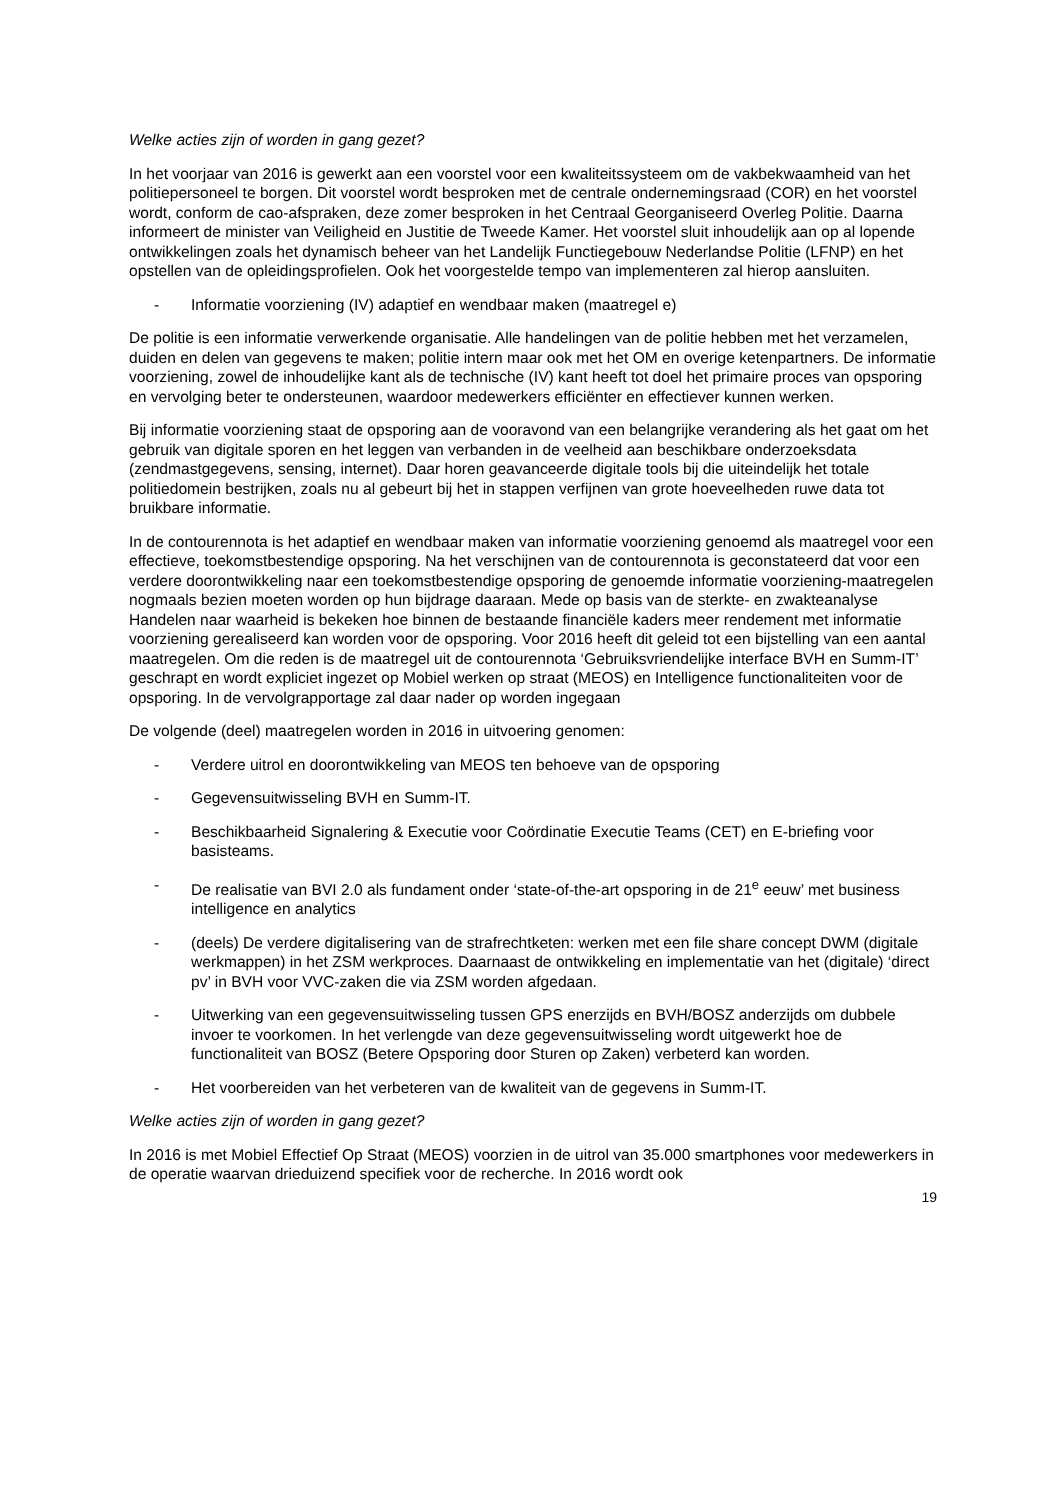Welke acties zijn of worden in gang gezet?
In het voorjaar van 2016 is gewerkt aan een voorstel voor een kwaliteitssysteem om de vakbekwaamheid van het politiepersoneel te borgen. Dit voorstel wordt besproken met de centrale ondernemingsraad (COR) en het voorstel wordt, conform de cao-afspraken, deze zomer besproken in het Centraal Georganiseerd Overleg Politie. Daarna informeert de minister van Veiligheid en Justitie de Tweede Kamer. Het voorstel sluit inhoudelijk aan op al lopende ontwikkelingen zoals het dynamisch beheer van het Landelijk Functiegebouw Nederlandse Politie (LFNP) en het opstellen van de opleidingsprofielen. Ook het voorgestelde tempo van implementeren zal hierop aansluiten.
- Informatie voorziening (IV) adaptief en wendbaar maken (maatregel e)
De politie is een informatie verwerkende organisatie. Alle handelingen van de politie hebben met het verzamelen, duiden en delen van gegevens te maken; politie intern maar ook met het OM en overige ketenpartners. De informatie voorziening, zowel de inhoudelijke kant als de technische (IV) kant heeft tot doel het primaire proces van opsporing en vervolging beter te ondersteunen, waardoor medewerkers efficiënter en effectiever kunnen werken.
Bij informatie voorziening staat de opsporing aan de vooravond van een belangrijke verandering als het gaat om het gebruik van digitale sporen en het leggen van verbanden in de veelheid aan beschikbare onderzoeksdata (zendmastgegevens, sensing, internet). Daar horen geavanceerde digitale tools bij die uiteindelijk het totale politiedomein bestrijken, zoals nu al gebeurt bij het in stappen verfijnen van grote hoeveelheden ruwe data tot bruikbare informatie.
In de contourennota is het adaptief en wendbaar maken van informatie voorziening genoemd als maatregel voor een effectieve, toekomstbestendige opsporing. Na het verschijnen van de contourennota is geconstateerd dat voor een verdere doorontwikkeling naar een toekomstbestendige opsporing de genoemde informatie voorziening-maatregelen nogmaals bezien moeten worden op hun bijdrage daaraan. Mede op basis van de sterkte- en zwakteanalyse Handelen naar waarheid is bekeken hoe binnen de bestaande financiële kaders meer rendement met informatie voorziening gerealiseerd kan worden voor de opsporing. Voor 2016 heeft dit geleid tot een bijstelling van een aantal maatregelen. Om die reden is de maatregel uit de contourennota ‘Gebruiksvriendelijke interface BVH en Summ-IT’ geschrapt en wordt expliciet ingezet op Mobiel werken op straat (MEOS) en Intelligence functionaliteiten voor de opsporing. In de vervolgrapportage zal daar nader op worden ingegaan
De volgende (deel) maatregelen worden in 2016 in uitvoering genomen:
- Verdere uitrol en doorontwikkeling van MEOS ten behoeve van de opsporing
- Gegevensuitwisseling BVH en Summ-IT.
- Beschikbaarheid Signalering & Executie voor Coördinatie Executie Teams (CET) en E-briefing voor basisteams.
- De realisatie van BVI 2.0 als fundament onder ‘state-of-the-art opsporing in de 21<sup>e</sup> eeuw’ met business intelligence en analytics
- (deels) De verdere digitalisering van de strafrechtketen: werken met een file share concept DWM (digitale werkmappen) in het ZSM werkproces. Daarnaast de ontwikkeling en implementatie van het (digitale) ‘direct pv’ in BVH voor VVC-zaken die via ZSM worden afgedaan.
- Uitwerking van een gegevensuitwisseling tussen GPS enerzijds en BVH/BOSZ anderzijds om dubbele invoer te voorkomen. In het verlengde van deze gegevensuitwisseling wordt uitgewerkt hoe de functionaliteit van BOSZ (Betere Opsporing door Sturen op Zaken) verbeterd kan worden.
- Het voorbereiden van het verbeteren van de kwaliteit van de gegevens in Summ-IT.
Welke acties zijn of worden in gang gezet?
In 2016 is met Mobiel Effectief Op Straat (MEOS) voorzien in de uitrol van 35.000 smartphones voor medewerkers in de operatie waarvan drieduizend specifiek voor de recherche. In 2016 wordt ook
19